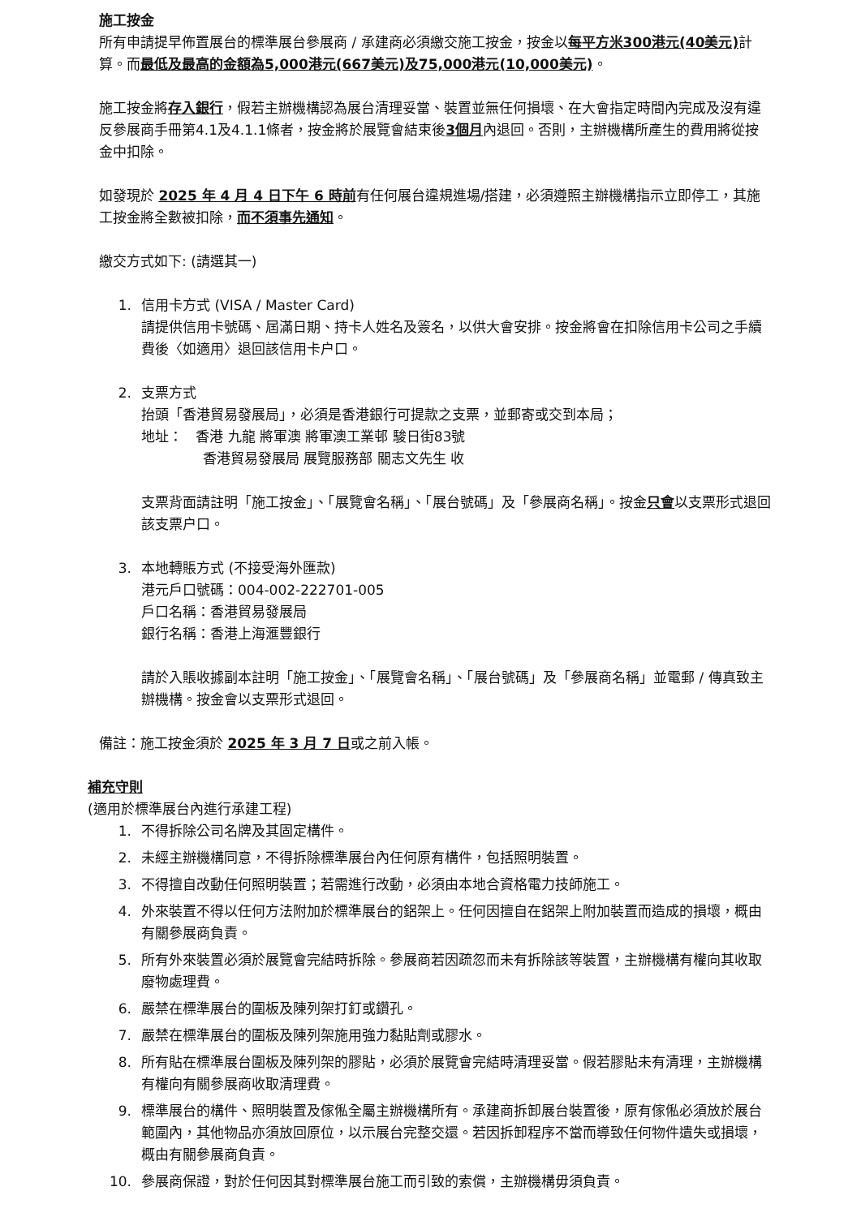施工按金
所有申請提早佈置展台的標準展台參展商 / 承建商必須繳交施工按金，按金以每平方米300港元(40美元) 計算。而最低及最高的金額為5,000港元(667美元)及75,000港元(10,000美元)。
施工按金將存入銀行，假若主辦機構認為展台清理妥當、裝置並無任何損壞、在大會指定時間內完成及沒有違反參展商手冊第4.1及4.1.1條者，按金將於展覽會結束後3個月內退回。否則，主辦機構所產生的費用將從按金中扣除。
如發現於 2025 年 4 月 4 日下午 6 時前有任何展台違規進場/搭建，必須遵照主辦機構指示立即停工，其施工按金將全數被扣除，而不須事先通知。
繳交方式如下: (請選其一)
1. 信用卡方式 (VISA / Master Card)
請提供信用卡號碼、屆滿日期、持卡人姓名及簽名，以供大會安排。按金將會在扣除信用卡公司之手續費後〈如適用〉退回該信用卡户口。
2. 支票方式
抬頭「香港貿易發展局」，必須是香港銀行可提款之支票，並郵寄或交到本局；
地址： 香港 九龍 將軍澳 將軍澳工業邨 駿日街83號
香港貿易發展局 展覽服務部 關志文先生 收
支票背面請註明「施工按金」、「展覽會名稱」、「展台號碼」及「參展商名稱」。按金只會以支票形式退回該支票户口。
3. 本地轉賬方式 (不接受海外匯款)
港元戶口號碼：004-002-222701-005
戶口名稱：香港貿易發展局
銀行名稱：香港上海滙豐銀行
請於入賬收據副本註明「施工按金」、「展覽會名稱」、「展台號碼」及「參展商名稱」並電郵 / 傳真致主辦機構。按金會以支票形式退回。
備註：施工按金須於 2025 年 3 月 7 日或之前入帳。
補充守則
(適用於標準展台內進行承建工程)
1. 不得拆除公司名牌及其固定構件。
2. 未經主辦機構同意，不得拆除標準展台內任何原有構件，包括照明裝置。
3. 不得擅自改動任何照明裝置；若需進行改動，必須由本地合資格電力技師施工。
4. 外來裝置不得以任何方法附加於標準展台的鋁架上。任何因擅自在鋁架上附加裝置而造成的損壞，概由有關參展商負責。
5. 所有外來裝置必須於展覽會完結時拆除。參展商若因疏忽而未有拆除該等裝置，主辦機構有權向其收取廢物處理費。
6. 嚴禁在標準展台的圍板及陳列架打釘或鑽孔。
7. 嚴禁在標準展台的圍板及陳列架施用強力黏貼劑或膠水。
8. 所有貼在標準展台圍板及陳列架的膠貼，必須於展覽會完結時清理妥當。假若膠貼未有清理，主辦機構有權向有關參展商收取清理費。
9. 標準展台的構件、照明裝置及傢俬全屬主辦機構所有。承建商拆卸展台裝置後，原有傢俬必須放於展台範圍內，其他物品亦須放回原位，以示展台完整交還。若因拆卸程序不當而導致任何物件遺失或損壞，概由有關參展商負責。
10. 參展商保證，對於任何因其對標準展台施工而引致的索償，主辦機構毋須負責。